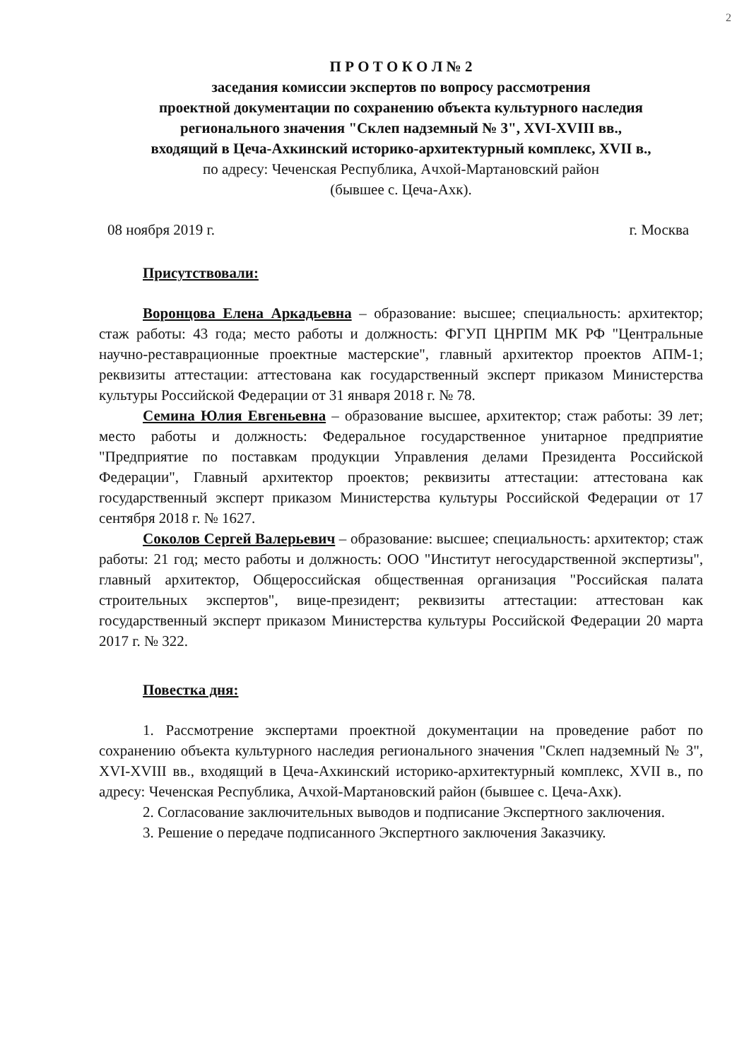2
П Р О Т О К О Л № 2
заседания комиссии экспертов по вопросу рассмотрения
проектной документации по сохранению объекта культурного наследия
регионального значения "Склеп надземный № 3", XVI-XVIII вв.,
входящий в Цеча-Ахкинский историко-архитектурный комплекс, XVII в.,
по адресу: Чеченская Республика, Ачхой-Мартановский район
(бывшее с. Цеча-Ахк).
08 ноября 2019 г. г. Москва
Присутствовали:
Воронцова Елена Аркадьевна – образование: высшее; специальность: архитектор; стаж работы: 43 года; место работы и должность: ФГУП ЦНРПМ МК РФ "Центральные научно-реставрационные проектные мастерские", главный архитектор проектов АПМ-1; реквизиты аттестации: аттестована как государственный эксперт приказом Министерства культуры Российской Федерации от 31 января 2018 г. № 78.
Семина Юлия Евгеньевна – образование высшее, архитектор; стаж работы: 39 лет; место работы и должность: Федеральное государственное унитарное предприятие "Предприятие по поставкам продукции Управления делами Президента Российской Федерации", Главный архитектор проектов; реквизиты аттестации: аттестована как государственный эксперт приказом Министерства культуры Российской Федерации от 17 сентября 2018 г. № 1627.
Соколов Сергей Валерьевич – образование: высшее; специальность: архитектор; стаж работы: 21 год; место работы и должность: ООО "Институт негосударственной экспертизы", главный архитектор, Общероссийская общественная организация "Российская палата строительных экспертов", вице-президент; реквизиты аттестации: аттестован как государственный эксперт приказом Министерства культуры Российской Федерации 20 марта 2017 г. № 322.
Повестка дня:
1. Рассмотрение экспертами проектной документации на проведение работ по сохранению объекта культурного наследия регионального значения "Склеп надземный № 3", XVI-XVIII вв., входящий в Цеча-Ахкинский историко-архитектурный комплекс, XVII в., по адресу: Чеченская Республика, Ачхой-Мартановский район (бывшее с. Цеча-Ахк).
2. Согласование заключительных выводов и подписание Экспертного заключения.
3. Решение о передаче подписанного Экспертного заключения Заказчику.